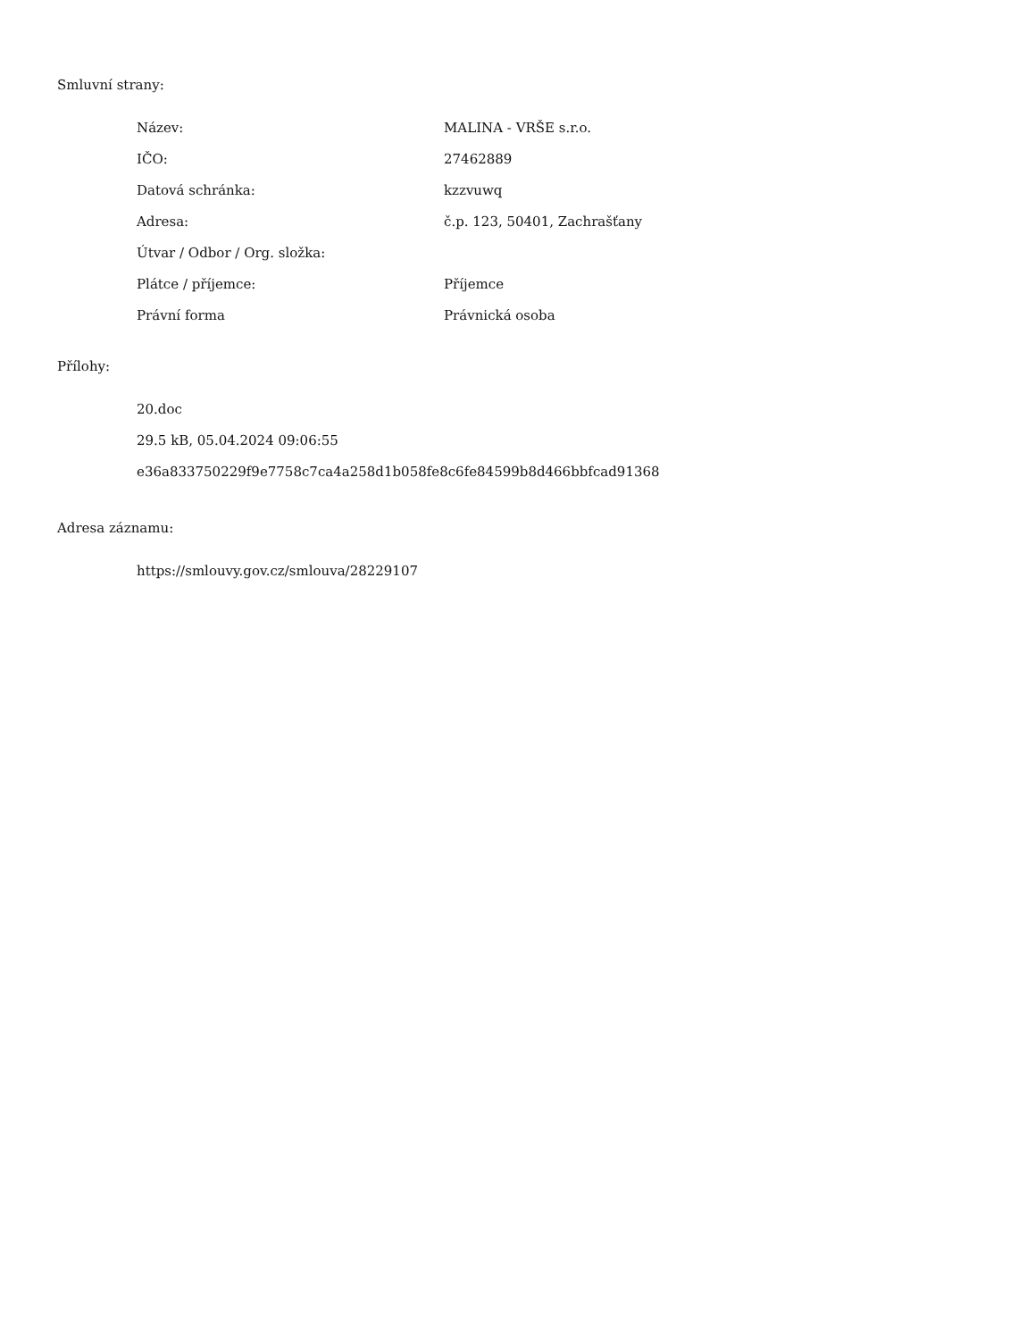Smluvní strany:
| Název: | MALINA - VRŠE s.r.o. |
| IČO: | 27462889 |
| Datová schránka: | kzzvuwq |
| Adresa: | č.p. 123, 50401, Zachrašťany |
| Útvar / Odbor / Org. složka: | |
| Plátce / příjemce: | Příjemce |
| Právní forma | Právnická osoba |
Přílohy:
20.doc
29.5 kB, 05.04.2024 09:06:55
e36a833750229f9e7758c7ca4a258d1b058fe8c6fe84599b8d466bbfcad91368
Adresa záznamu:
https://smlouvy.gov.cz/smlouva/28229107